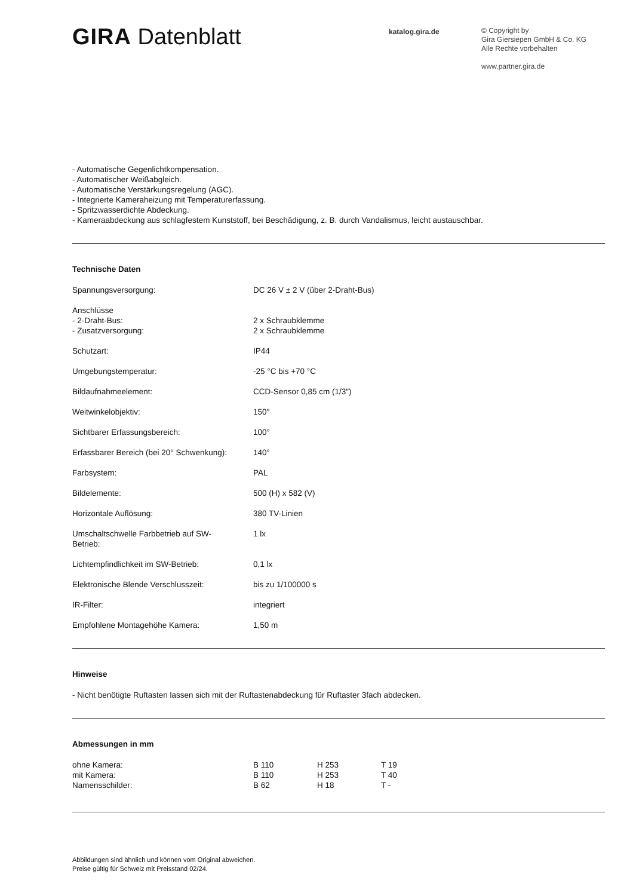GIRA Datenblatt
katalog.gira.de
© Copyright by
Gira Giersiepen GmbH & Co. KG
Alle Rechte vorbehalten
www.partner.gira.de
- Automatische Gegenlichtkompensation.
- Automatischer Weißabgleich.
- Automatische Verstärkungsregelung (AGC).
- Integrierte Kameraheizung mit Temperaturerfassung.
- Spritzwasserdichte Abdeckung.
- Kameraabdeckung aus schlagfestem Kunststoff, bei Beschädigung, z. B. durch Vandalismus, leicht austauschbar.
Technische Daten
| Spannungsversorgung: | DC 26 V ± 2 V (über 2-Draht-Bus) |
| Anschlüsse | |
| - 2-Draht-Bus: | 2 x Schraubklemme |
| - Zusatzversorgung: | 2 x Schraubklemme |
| Schutzart: | IP44 |
| Umgebungstemperatur: | -25 °C bis +70 °C |
| Bildaufnahmeelement: | CCD-Sensor 0,85 cm (1/3″) |
| Weitwinkelobjektiv: | 150° |
| Sichtbarer Erfassungsbereich: | 100° |
| Erfassbarer Bereich (bei 20° Schwenkung): | 140° |
| Farbsystem: | PAL |
| Bildelemente: | 500 (H) x 582 (V) |
| Horizontale Auflösung: | 380 TV-Linien |
| Umschaltschwelle Farbbetrieb auf SW- Betrieb: | 1 lx |
| Lichtempfindlichkeit im SW-Betrieb: | 0,1 lx |
| Elektronische Blende Verschlusszeit: | bis zu 1/100000 s |
| IR-Filter: | integriert |
| Empfohlene Montagehöhe Kamera: | 1,50 m |
Hinweise
- Nicht benötigte Ruftasten lassen sich mit der Ruftastenabdeckung für Ruftaster 3fach abdecken.
Abmessungen in mm
| ohne Kamera: | B 110 | H 253 | T 19 |
| mit Kamera: | B 110 | H 253 | T 40 |
| Namensschilder: | B 62 | H 18 | T - |
Abbildungen sind ähnlich und können vom Original abweichen.
Preise gültig für Schweiz mit Preisstand 02/24.